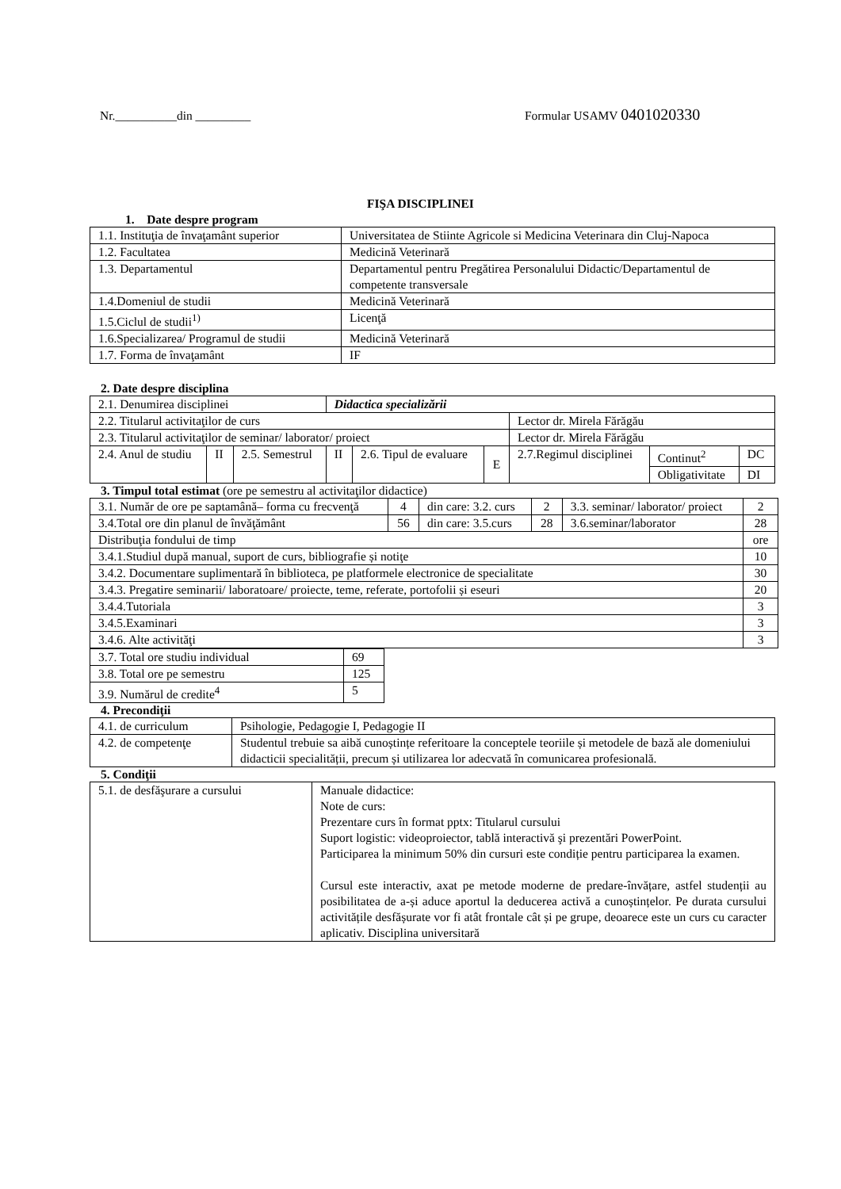Nr.__________din _________ Formular USAMV 0401020330
FIŞA DISCIPLINEI
1. Date despre program
| 1.1. Instituţia de învaţamânt superior | Universitatea de Stiinte Agricole si Medicina Veterinara din Cluj-Napoca |
| 1.2. Facultatea | Medicină Veterinară |
| 1.3. Departamentul | Departamentul pentru Pregătirea Personalului Didactic/Departamentul de competente transversale |
| 1.4.Domeniul de studii | Medicină Veterinară |
| 1.5.Ciclul de studii<sup>1)</sup> | Licenţă |
| 1.6.Specializarea/ Programul de studii | Medicină Veterinară |
| 1.7. Forma de învaţamânt | IF |
2. Date despre disciplina
| 2.1. Denumirea disciplinei | | | Didactica specializării | | | | | |
| 2.2. Titularul activitaţilor de curs | | | | | | Lector dr. Mirela Fărăgău | | |
| 2.3. Titularul activitaţilor de seminar/ laborator/ proiect | | | | | | Lector dr. Mirela Fărăgău | | |
| 2.4. Anul de studiu | II | 2.5. Semestrul | II | 2.6. Tipul de evaluare | E | 2.7.Regimul disciplinei | Continut<sup>2</sup> | DC |
| | | | | | | | Obligativitate | DI |
3. Timpul total estimat (ore pe semestru al activitaţilor didactice)
| 3.1. Număr de ore pe saptamână– forma cu frecvenţă | 4 | din care: 3.2. curs | 2 | 3.3. seminar/ laborator/ proiect | 2 |
| 3.4.Total ore din planul de învăţământ | 56 | din care: 3.5.curs | 28 | 3.6.seminar/laborator | 28 |
| Distribuţia fondului de timp | | | | | ore |
| 3.4.1.Studiul după manual, suport de curs, bibliografie și notiţe | | | | | 10 |
| 3.4.2. Documentare suplimentară în biblioteca, pe platformele electronice de specialitate | | | | | 30 |
| 3.4.3. Pregatire seminarii/ laboratoare/ proiecte, teme, referate, portofolii și eseuri | | | | | 20 |
| 3.4.4.Tutoriala | | | | | 3 |
| 3.4.5.Examinari | | | | | 3 |
| 3.4.6. Alte activităţi | | | | | 3 |
| 3.7. Total ore studiu individual | 69 |
| 3.8. Total ore pe semestru | 125 |
| 3.9. Numărul de credite<sup>4</sup> | 5 |
4. Precondiţii
| 4.1. de curriculum | Psihologie, Pedagogie I, Pedagogie II |
| 4.2. de competenţe | Studentul trebuie sa aibă cunoștințe referitoare la conceptele teoriile și metodele de bază ale domeniului didacticii specialității, precum și utilizarea lor adecvată în comunicarea profesională. |
5. Condiţii
| 5.1. de desfăşurare a cursului | Manuale didactice: Note de curs: Prezentare curs în format pptx: Titularul cursului Suport logistic: videoproiector, tablă interactivă şi prezentări PowerPoint. Participarea la minimum 50% din cursuri este condiție pentru participarea la examen. Cursul este interactiv, axat pe metode moderne de predare-învățare, astfel studenții au posibilitatea de a-și aduce aportul la deducerea activă a cunoștințelor. Pe durata cursului activitățile desfășurate vor fi atât frontale cât și pe grupe, deoarece este un curs cu caracter aplicativ. Disciplina universitară |